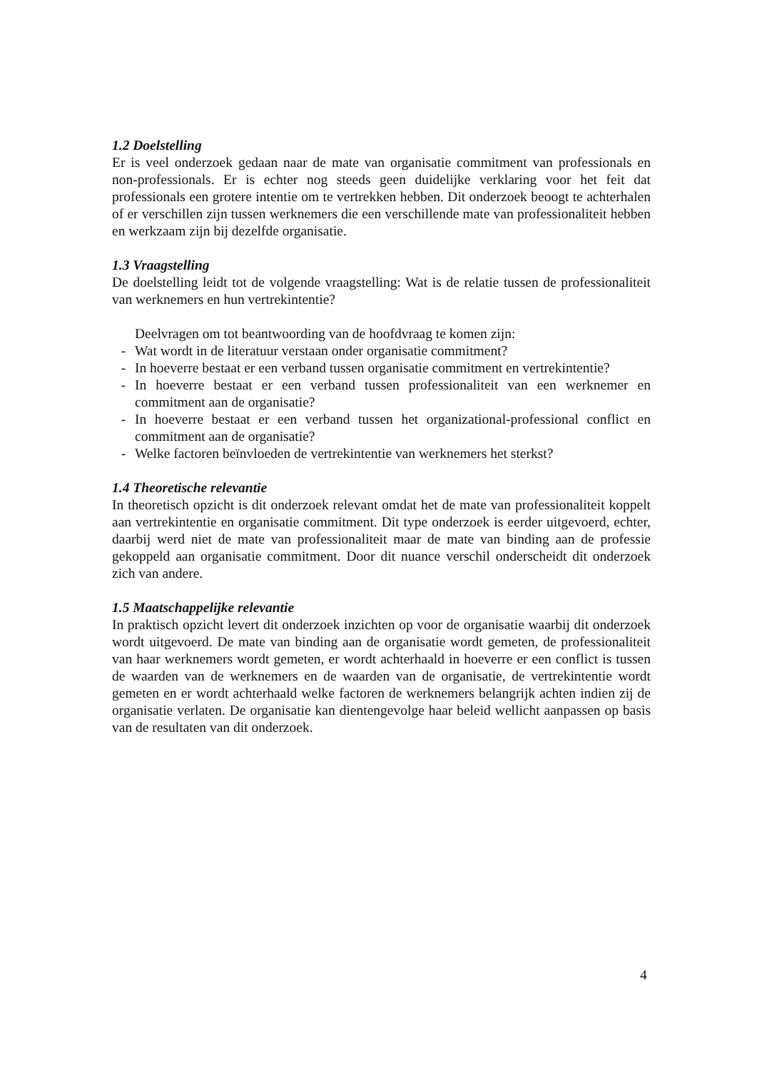1.2 Doelstelling
Er is veel onderzoek gedaan naar de mate van organisatie commitment van professionals en non-professionals. Er is echter nog steeds geen duidelijke verklaring voor het feit dat professionals een grotere intentie om te vertrekken hebben. Dit onderzoek beoogt te achterhalen of er verschillen zijn tussen werknemers die een verschillende mate van professionaliteit hebben en werkzaam zijn bij dezelfde organisatie.
1.3 Vraagstelling
De doelstelling leidt tot de volgende vraagstelling: Wat is de relatie tussen de professionaliteit van werknemers en hun vertrekintentie?
Deelvragen om tot beantwoording van de hoofdvraag te komen zijn:
- Wat wordt in de literatuur verstaan onder organisatie commitment?
- In hoeverre bestaat er een verband tussen organisatie commitment en vertrekintentie?
- In hoeverre bestaat er een verband tussen professionaliteit van een werknemer en commitment aan de organisatie?
- In hoeverre bestaat er een verband tussen het organizational-professional conflict en commitment aan de organisatie?
- Welke factoren beïnvloeden de vertrekintentie van werknemers het sterkst?
1.4 Theoretische relevantie
In theoretisch opzicht is dit onderzoek relevant omdat het de mate van professionaliteit koppelt aan vertrekintentie en organisatie commitment. Dit type onderzoek is eerder uitgevoerd, echter, daarbij werd niet de mate van professionaliteit maar de mate van binding aan de professie gekoppeld aan organisatie commitment. Door dit nuance verschil onderscheidt dit onderzoek zich van andere.
1.5 Maatschappelijke relevantie
In praktisch opzicht levert dit onderzoek inzichten op voor de organisatie waarbij dit onderzoek wordt uitgevoerd. De mate van binding aan de organisatie wordt gemeten, de professionaliteit van haar werknemers wordt gemeten, er wordt achterhaald in hoeverre er een conflict is tussen de waarden van de werknemers en de waarden van de organisatie, de vertrekintentie wordt gemeten en er wordt achterhaald welke factoren de werknemers belangrijk achten indien zij de organisatie verlaten. De organisatie kan dientengevolge haar beleid wellicht aanpassen op basis van de resultaten van dit onderzoek.
4